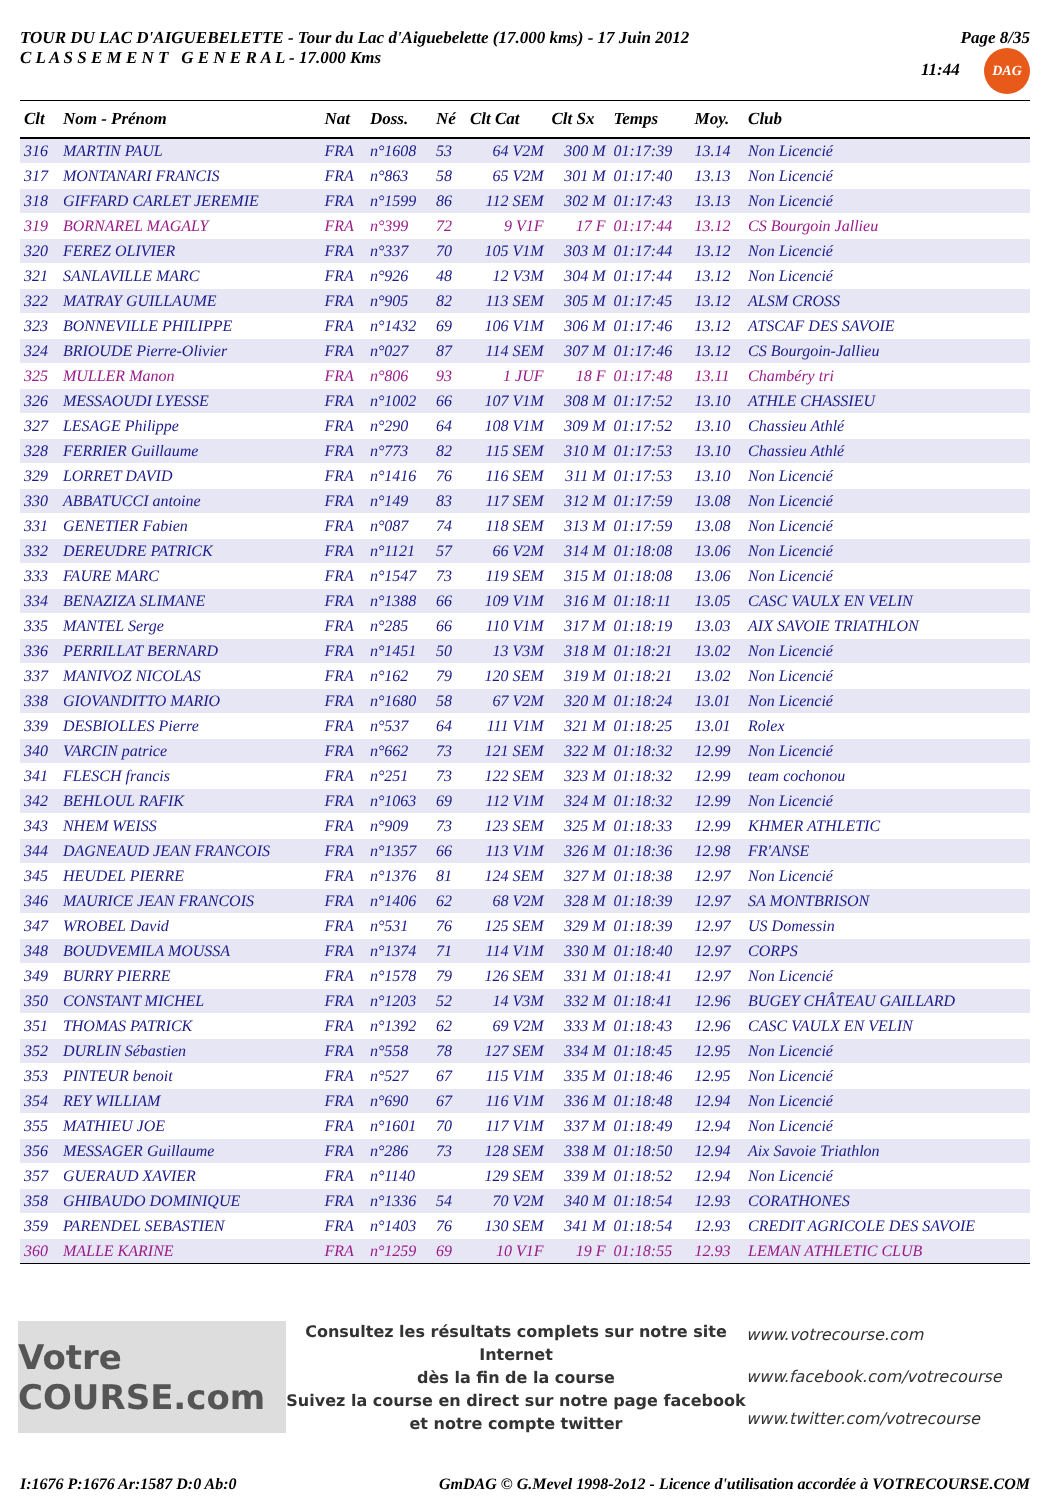TOUR DU LAC D'AIGUEBELETTE - Tour du Lac d'Aiguebelette (17.000 kms) - 17 Juin 2012
C L A S S E M E N T G E N E R A L - 17.000 Kms
Page 8/35
11:44 DAG
| Clt | Nom - Prénom | Nat | Doss. | Né | Clt Cat | Clt Sx | Temps | Moy. | Club |
| --- | --- | --- | --- | --- | --- | --- | --- | --- | --- |
| 316 | MARTIN PAUL | FRA | n°1608 | 53 | 64 V2M | 300 M | 01:17:39 | 13.14 | Non Licencié |
| 317 | MONTANARI FRANCIS | FRA | n°863 | 58 | 65 V2M | 301 M | 01:17:40 | 13.13 | Non Licencié |
| 318 | GIFFARD CARLET JEREMIE | FRA | n°1599 | 86 | 112 SEM | 302 M | 01:17:43 | 13.13 | Non Licencié |
| 319 | BORNAREL MAGALY | FRA | n°399 | 72 | 9 V1F | 17 F | 01:17:44 | 13.12 | CS Bourgoin Jallieu |
| 320 | FEREZ OLIVIER | FRA | n°337 | 70 | 105 V1M | 303 M | 01:17:44 | 13.12 | Non Licencié |
| 321 | SANLAVILLE MARC | FRA | n°926 | 48 | 12 V3M | 304 M | 01:17:44 | 13.12 | Non Licencié |
| 322 | MATRAY GUILLAUME | FRA | n°905 | 82 | 113 SEM | 305 M | 01:17:45 | 13.12 | ALSM CROSS |
| 323 | BONNEVILLE PHILIPPE | FRA | n°1432 | 69 | 106 V1M | 306 M | 01:17:46 | 13.12 | ATSCAF DES SAVOIE |
| 324 | BRIOUDE Pierre-Olivier | FRA | n°027 | 87 | 114 SEM | 307 M | 01:17:46 | 13.12 | CS Bourgoin-Jallieu |
| 325 | MULLER Manon | FRA | n°806 | 93 | 1 JUF | 18 F | 01:17:48 | 13.11 | Chambéry tri |
| 326 | MESSAOUDI LYESSE | FRA | n°1002 | 66 | 107 V1M | 308 M | 01:17:52 | 13.10 | ATHLE CHASSIEU |
| 327 | LESAGE Philippe | FRA | n°290 | 64 | 108 V1M | 309 M | 01:17:52 | 13.10 | Chassieu Athlé |
| 328 | FERRIER Guillaume | FRA | n°773 | 82 | 115 SEM | 310 M | 01:17:53 | 13.10 | Chassieu Athlé |
| 329 | LORRET DAVID | FRA | n°1416 | 76 | 116 SEM | 311 M | 01:17:53 | 13.10 | Non Licencié |
| 330 | ABBATUCCI antoine | FRA | n°149 | 83 | 117 SEM | 312 M | 01:17:59 | 13.08 | Non Licencié |
| 331 | GENETIER Fabien | FRA | n°087 | 74 | 118 SEM | 313 M | 01:17:59 | 13.08 | Non Licencié |
| 332 | DEREUDRE PATRICK | FRA | n°1121 | 57 | 66 V2M | 314 M | 01:18:08 | 13.06 | Non Licencié |
| 333 | FAURE MARC | FRA | n°1547 | 73 | 119 SEM | 315 M | 01:18:08 | 13.06 | Non Licencié |
| 334 | BENAZIZA SLIMANE | FRA | n°1388 | 66 | 109 V1M | 316 M | 01:18:11 | 13.05 | CASC VAULX EN VELIN |
| 335 | MANTEL Serge | FRA | n°285 | 66 | 110 V1M | 317 M | 01:18:19 | 13.03 | AIX SAVOIE TRIATHLON |
| 336 | PERRILLAT BERNARD | FRA | n°1451 | 50 | 13 V3M | 318 M | 01:18:21 | 13.02 | Non Licencié |
| 337 | MANIVOZ NICOLAS | FRA | n°162 | 79 | 120 SEM | 319 M | 01:18:21 | 13.02 | Non Licencié |
| 338 | GIOVANDITTO MARIO | FRA | n°1680 | 58 | 67 V2M | 320 M | 01:18:24 | 13.01 | Non Licencié |
| 339 | DESBIOLLES Pierre | FRA | n°537 | 64 | 111 V1M | 321 M | 01:18:25 | 13.01 | Rolex |
| 340 | VARCIN patrice | FRA | n°662 | 73 | 121 SEM | 322 M | 01:18:32 | 12.99 | Non Licencié |
| 341 | FLESCH francis | FRA | n°251 | 73 | 122 SEM | 323 M | 01:18:32 | 12.99 | team cochonou |
| 342 | BEHLOUL RAFIK | FRA | n°1063 | 69 | 112 V1M | 324 M | 01:18:32 | 12.99 | Non Licencié |
| 343 | NHEM WEISS | FRA | n°909 | 73 | 123 SEM | 325 M | 01:18:33 | 12.99 | KHMER ATHLETIC |
| 344 | DAGNEAUD JEAN FRANCOIS | FRA | n°1357 | 66 | 113 V1M | 326 M | 01:18:36 | 12.98 | FR'ANSE |
| 345 | HEUDEL PIERRE | FRA | n°1376 | 81 | 124 SEM | 327 M | 01:18:38 | 12.97 | Non Licencié |
| 346 | MAURICE JEAN FRANCOIS | FRA | n°1406 | 62 | 68 V2M | 328 M | 01:18:39 | 12.97 | SA MONTBRISON |
| 347 | WROBEL David | FRA | n°531 | 76 | 125 SEM | 329 M | 01:18:39 | 12.97 | US Domessin |
| 348 | BOUDVEMILA MOUSSA | FRA | n°1374 | 71 | 114 V1M | 330 M | 01:18:40 | 12.97 | CORPS |
| 349 | BURRY PIERRE | FRA | n°1578 | 79 | 126 SEM | 331 M | 01:18:41 | 12.97 | Non Licencié |
| 350 | CONSTANT MICHEL | FRA | n°1203 | 52 | 14 V3M | 332 M | 01:18:41 | 12.96 | BUGEY CHÂTEAU GAILLARD |
| 351 | THOMAS PATRICK | FRA | n°1392 | 62 | 69 V2M | 333 M | 01:18:43 | 12.96 | CASC VAULX EN VELIN |
| 352 | DURLIN Sébastien | FRA | n°558 | 78 | 127 SEM | 334 M | 01:18:45 | 12.95 | Non Licencié |
| 353 | PINTEUR benoit | FRA | n°527 | 67 | 115 V1M | 335 M | 01:18:46 | 12.95 | Non Licencié |
| 354 | REY WILLIAM | FRA | n°690 | 67 | 116 V1M | 336 M | 01:18:48 | 12.94 | Non Licencié |
| 355 | MATHIEU JOE | FRA | n°1601 | 70 | 117 V1M | 337 M | 01:18:49 | 12.94 | Non Licencié |
| 356 | MESSAGER Guillaume | FRA | n°286 | 73 | 128 SEM | 338 M | 01:18:50 | 12.94 | Aix Savoie Triathlon |
| 357 | GUERAUD XAVIER | FRA | n°1140 | | 129 SEM | 339 M | 01:18:52 | 12.94 | Non Licencié |
| 358 | GHIBAUDO DOMINIQUE | FRA | n°1336 | 54 | 70 V2M | 340 M | 01:18:54 | 12.93 | CORATHONES |
| 359 | PARENDEL SEBASTIEN | FRA | n°1403 | 76 | 130 SEM | 341 M | 01:18:54 | 12.93 | CREDIT AGRICOLE DES SAVOIE |
| 360 | MALLE KARINE | FRA | n°1259 | 69 | 10 V1F | 19 F | 01:18:55 | 12.93 | LEMAN ATHLETIC CLUB |
Votre COURSE.com
Consultez les résultats complets sur notre site Internet
dès la fin de la course
Suivez la course en direct sur notre page facebook
et notre compte twitter
www.votrecourse.com
www.facebook.com/votrecourse
www.twitter.com/votrecourse
I:1676 P:1676 Ar:1587 D:0 Ab:0 GmDAG © G.Mevel 1998-2o12 - Licence d'utilisation accordée à VOTRECOURSE.COM